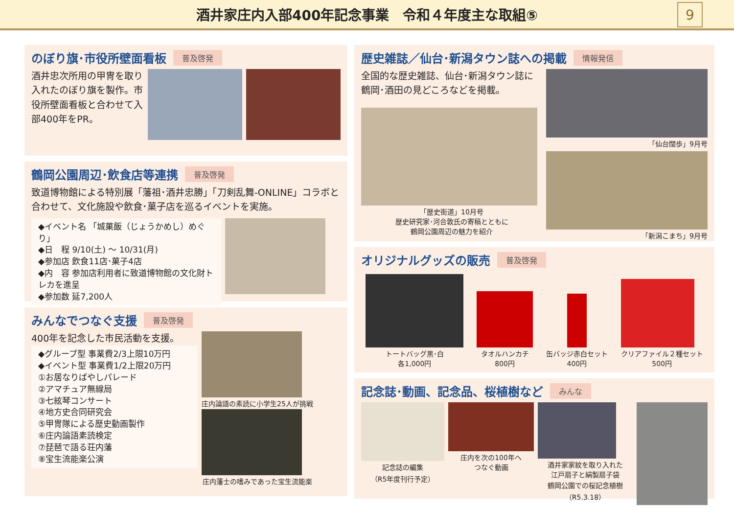酒井家庄内入部400年記念事業　令和４年度主な取組⑤
9
のぼり旗･市役所壁面看板 普及啓発
酒井忠次所用の甲冑を取り入れたのぼり旗を製作。市役所壁面看板と合わせて入部400年をPR。
鶴岡公園周辺･飲食店等連携 普及啓発
致道博物館による特別展「藩祖･酒井忠勝」「刀剣乱舞-ONLINE」コラボと合わせて、文化施設や飲食･菓子店を巡るイベントを実施。
◆イベント名 「城菓飯（じょうかめし）めぐり」
◆日　程 9/10(土) ～ 10/31(月)
◆参加店 飲食11店･菓子4店
◆内　容 参加店利用者に致道博物館の文化財トレカを進呈
◆参加数 延7,200人
みんなでつなぐ支援 普及啓発
400年を記念した市民活動を支援。
◆グループ型 事業費2/3上限10万円
◆イベント型 事業費1/2上限20万円
①お居なりばやしパレード
②アマチュア無線局
③七絃琴コンサート
④地方史合同研究会
⑤甲冑隊による歴史動画製作
⑥庄内論語素読検定
⑦琵琶で語る荘内藩
⑧宝生流能楽公演
庄内論語の素読に小学生25人が挑戦
庄内藩士の嗜みであった宝生流能楽
歴史雑誌／仙台･新潟タウン誌への掲載 情報発信
全国的な歴史雑誌、仙台･新潟タウン誌に鶴岡･酒田の見どころなどを掲載。
「歴史街道」10月号
歴史研究家･河合敦氏の寄稿とともに
鶴岡公園周辺の魅力を紹介
「仙台闊歩」9月号
「新潟こまち」9月号
オリジナルグッズの販売 普及啓発
トートバッグ黒･白
各1,000円
タオルハンカチ
800円
缶バッジ赤白セット
400円
クリアファイル２種セット
500円
記念誌･動画、記念品、桜植樹など みんな
記念誌の編集
（R5年度刊行予定）
庄内を次の100年へ
つなぐ動画
酒井家家紋を取り入れた
江戸扇子と絹製扇子袋
鶴岡公園での桜記念植樹（R5.3.18）